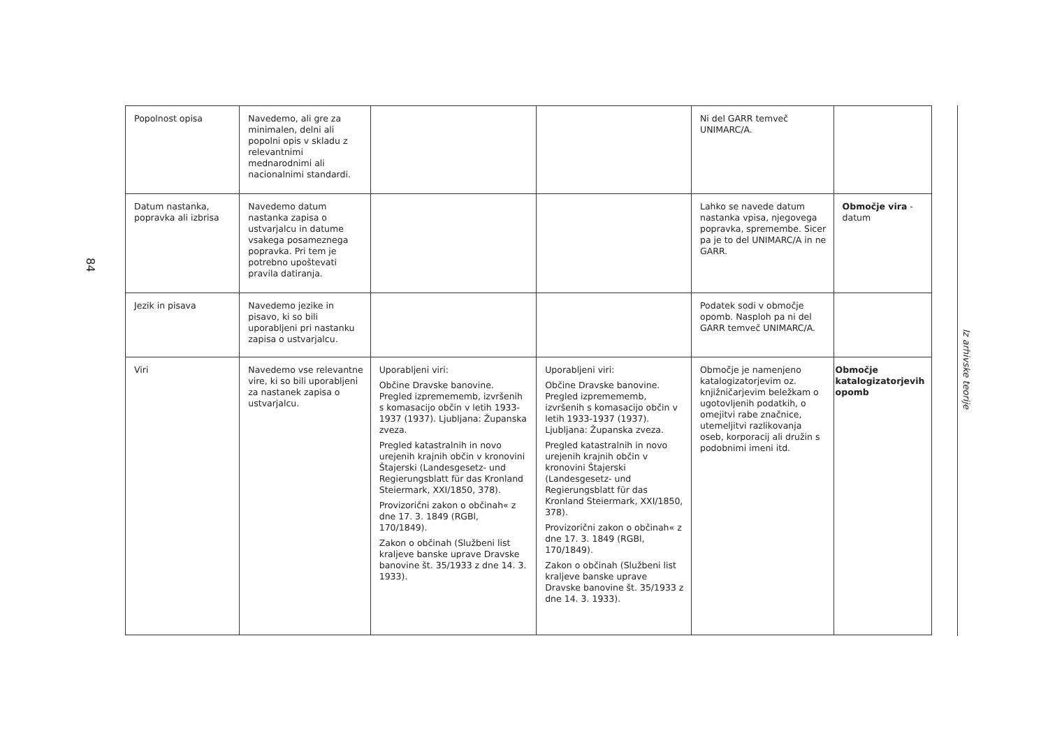84
| Popolnost opisa | Navedemo, ali gre za minimalen, delni ali popolni opis v skladu z relevantnimi mednarodnimi ali nacionalnimi standardi. | | | Ni del GARR temveč UNIMARC/A. | |
| Datum nastanka, popravka ali izbrisa | Navedemo datum nastanka zapisa o ustvarjalcu in datume vsakega posameznega popravka. Pri tem je potrebno upoštevati pravila datiranja. | | | Lahko se navede datum nastanka vpisa, njegovega popravka, spremembe. Sicer pa je to del UNIMARC/A in ne GARR. | Območje vira - datum |
| Jezik in pisava | Navedemo jezike in pisavo, ki so bili uporabljeni pri nastanku zapisa o ustvarjalcu. | | | Podatek sodi v območje opomb. Nasploh pa ni del GARR temveč UNIMARC/A. | |
| Viri | Navedemo vse relevantne vire, ki so bili uporabljeni za nastanek zapisa o ustvarjalcu. | Uporabljeni viri: Občine Dravske banovine. Pregled izpremememb, izvršenih s komasacijo občin v letih 1933-1937 (1937). Ljubljana: Županska zveza. Pregled katastralnih in novo urejenih krajnih občin v kronovini Štajerski (Landesgesetz- und Regierungsblatt für das Kronland Steiermark, XXI/1850, 378). Provizorični zakon o občinah« z dne 17. 3. 1849 (RGBl, 170/1849). Zakon o občinah (Službeni list kraljeve banske uprave Dravske banovine št. 35/1933 z dne 14. 3. 1933). | Uporabljeni viri: Občine Dravske banovine. Pregled izpremememb, izvršenih s komasacijo občin v letih 1933-1937 (1937). Ljubljana: Županska zveza. Pregled katastralnih in novo urejenih krajnih občin v kronovini Štajerski (Landesgesetz- und Regierungsblatt für das Kronland Steiermark, XXI/1850, 378). Provizorični zakon o občinah« z dne 17. 3. 1849 (RGBl, 170/1849). Zakon o občinah (Službeni list kraljeve banske uprave Dravske banovine št. 35/1933 z dne 14. 3. 1933). | Območje je namenjeno katalogizatorjevim oz. knjižničarjevim beležkam o ugotovljenih podatkih, o omejitvi rabe značnice, utemeljitvi razlikovanja oseb, korporacij ali družin s podobnimi imeni itd. | Območje katalogizatorjevih opomb |
Iz arhivske teorije